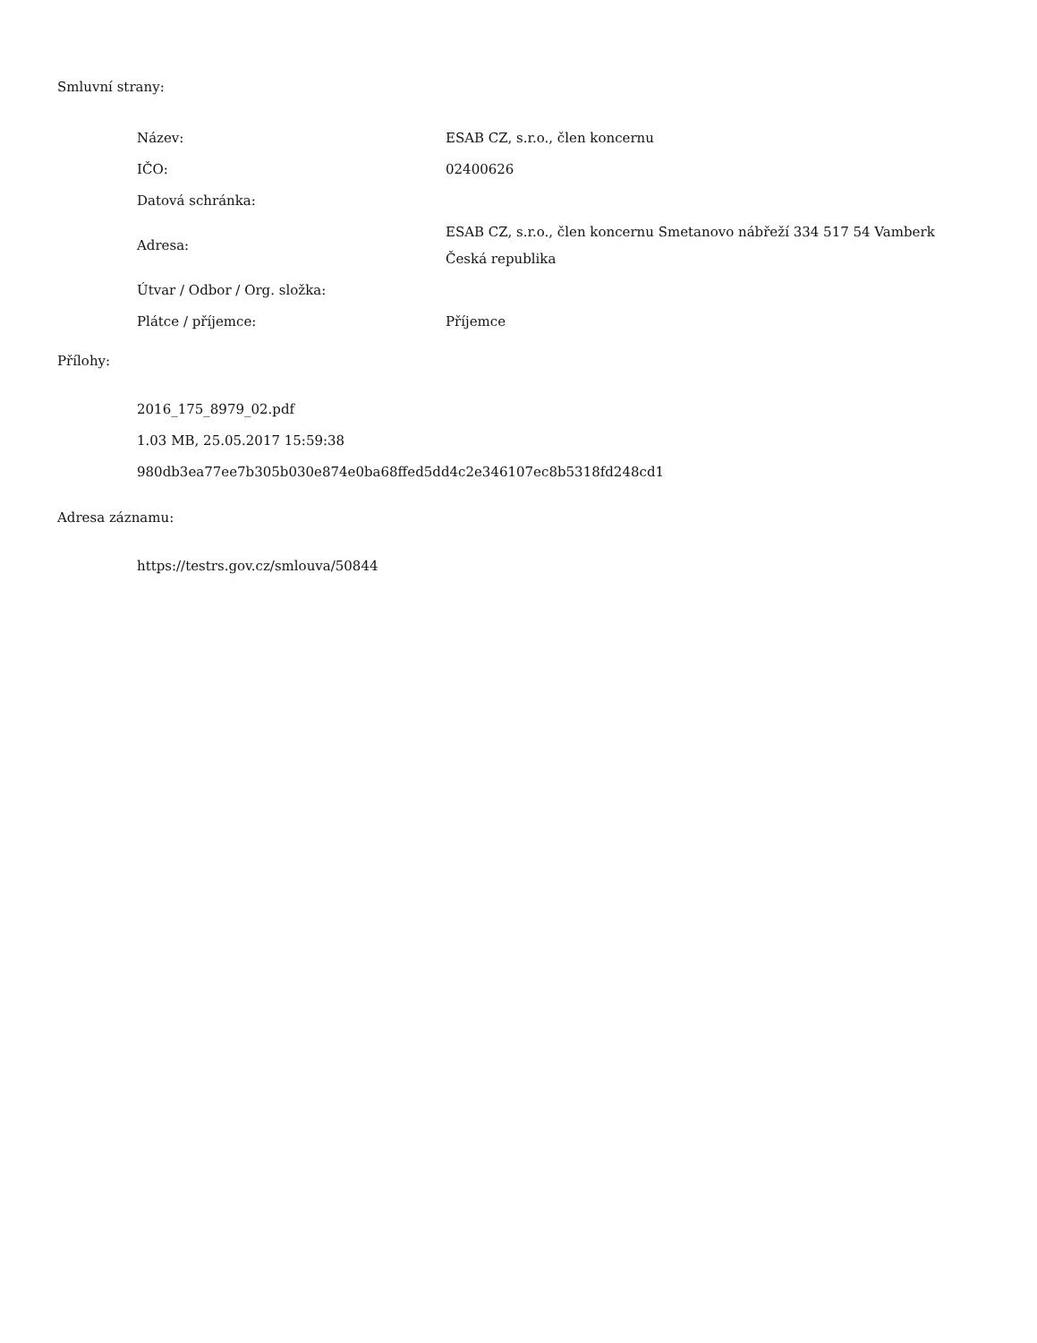Smluvní strany:
| Název: | ESAB CZ, s.r.o., člen koncernu |
| IČO: | 02400626 |
| Datová schránka: | |
| Adresa: | ESAB CZ, s.r.o., člen koncernu Smetanovo nábřeží 334 517 54 Vamberk Česká republika |
| Útvar / Odbor / Org. složka: | |
| Plátce / příjemce: | Příjemce |
Přílohy:
2016_175_8979_02.pdf
1.03 MB, 25.05.2017 15:59:38
980db3ea77ee7b305b030e874e0ba68ffed5dd4c2e346107ec8b5318fd248cd1
Adresa záznamu:
https://testrs.gov.cz/smlouva/50844